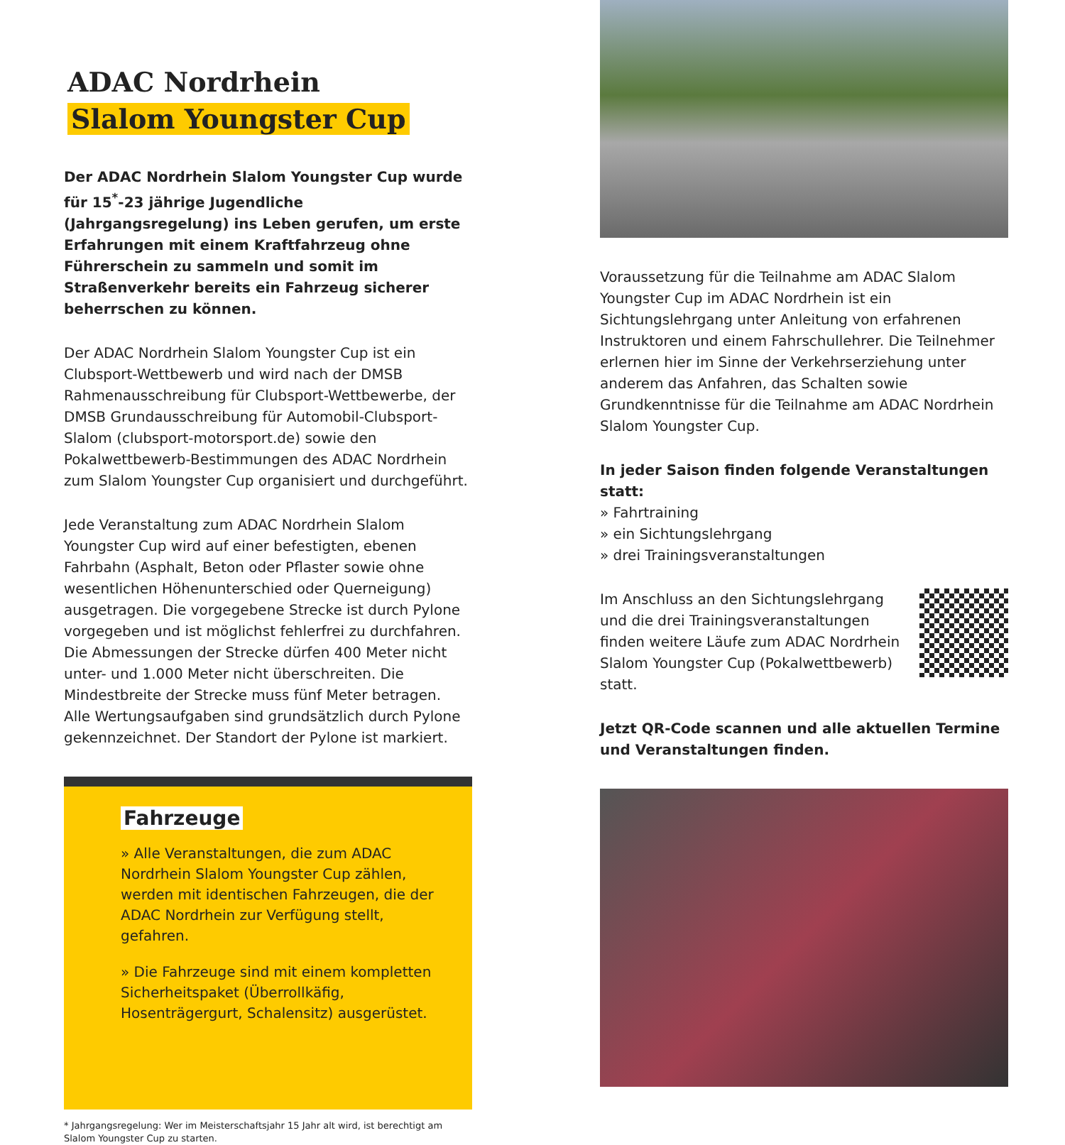ADAC Nordrhein
Slalom Youngster Cup
Der ADAC Nordrhein Slalom Youngster Cup wurde für 15<sup>*</sup>-23 jährige Jugendliche (Jahrgangsregelung) ins Leben gerufen, um erste Erfahrungen mit einem Kraftfahrzeug ohne Führerschein zu sammeln und somit im Straßenverkehr bereits ein Fahrzeug sicherer beherrschen zu können.
Der ADAC Nordrhein Slalom Youngster Cup ist ein Clubsport-Wettbewerb und wird nach der DMSB Rahmenausschreibung für Clubsport-Wettbewerbe, der DMSB Grundausschreibung für Automobil-Clubsport-Slalom (clubsport-motorsport.de) sowie den Pokalwettbewerb-Bestimmungen des ADAC Nordrhein zum Slalom Youngster Cup organisiert und durchgeführt.
Jede Veranstaltung zum ADAC Nordrhein Slalom Youngster Cup wird auf einer befestigten, ebenen Fahrbahn (Asphalt, Beton oder Pflaster sowie ohne wesentlichen Höhenunterschied oder Querneigung) ausgetragen. Die vorgegebene Strecke ist durch Pylone vorgegeben und ist möglichst fehlerfrei zu durchfahren.
Die Abmessungen der Strecke dürfen 400 Meter nicht unter- und 1.000 Meter nicht überschreiten. Die Mindestbreite der Strecke muss fünf Meter betragen.
Alle Wertungsaufgaben sind grundsätzlich durch Pylone gekennzeichnet. Der Standort der Pylone ist markiert.
Fahrzeuge
» Alle Veranstaltungen, die zum ADAC Nordrhein Slalom Youngster Cup zählen, werden mit identischen Fahrzeugen, die der ADAC Nordrhein zur Verfügung stellt, gefahren.
» Die Fahrzeuge sind mit einem kompletten Sicherheitspaket (Überrollkäfig, Hosenträgergurt, Schalensitz) ausgerüstet.
* Jahrgangsregelung: Wer im Meisterschaftsjahr 15 Jahr alt wird, ist berechtigt am Slalom Youngster Cup zu starten.
Voraussetzung für die Teilnahme am ADAC Slalom Youngster Cup im ADAC Nordrhein ist ein Sichtungslehrgang unter Anleitung von erfahrenen Instruktoren und einem Fahrschullehrer. Die Teilnehmer erlernen hier im Sinne der Verkehrserziehung unter anderem das Anfahren, das Schalten sowie Grundkenntnisse für die Teilnahme am ADAC Nordrhein Slalom Youngster Cup.
In jeder Saison finden folgende Veranstaltungen statt:
» Fahrtraining
» ein Sichtungslehrgang
» drei Trainingsveranstaltungen
Im Anschluss an den Sichtungslehrgang und die drei Trainingsveranstaltungen finden weitere Läufe zum ADAC Nordrhein Slalom Youngster Cup (Pokalwettbewerb) statt.
Jetzt QR-Code scannen und alle aktuellen Termine und Veranstaltungen finden.